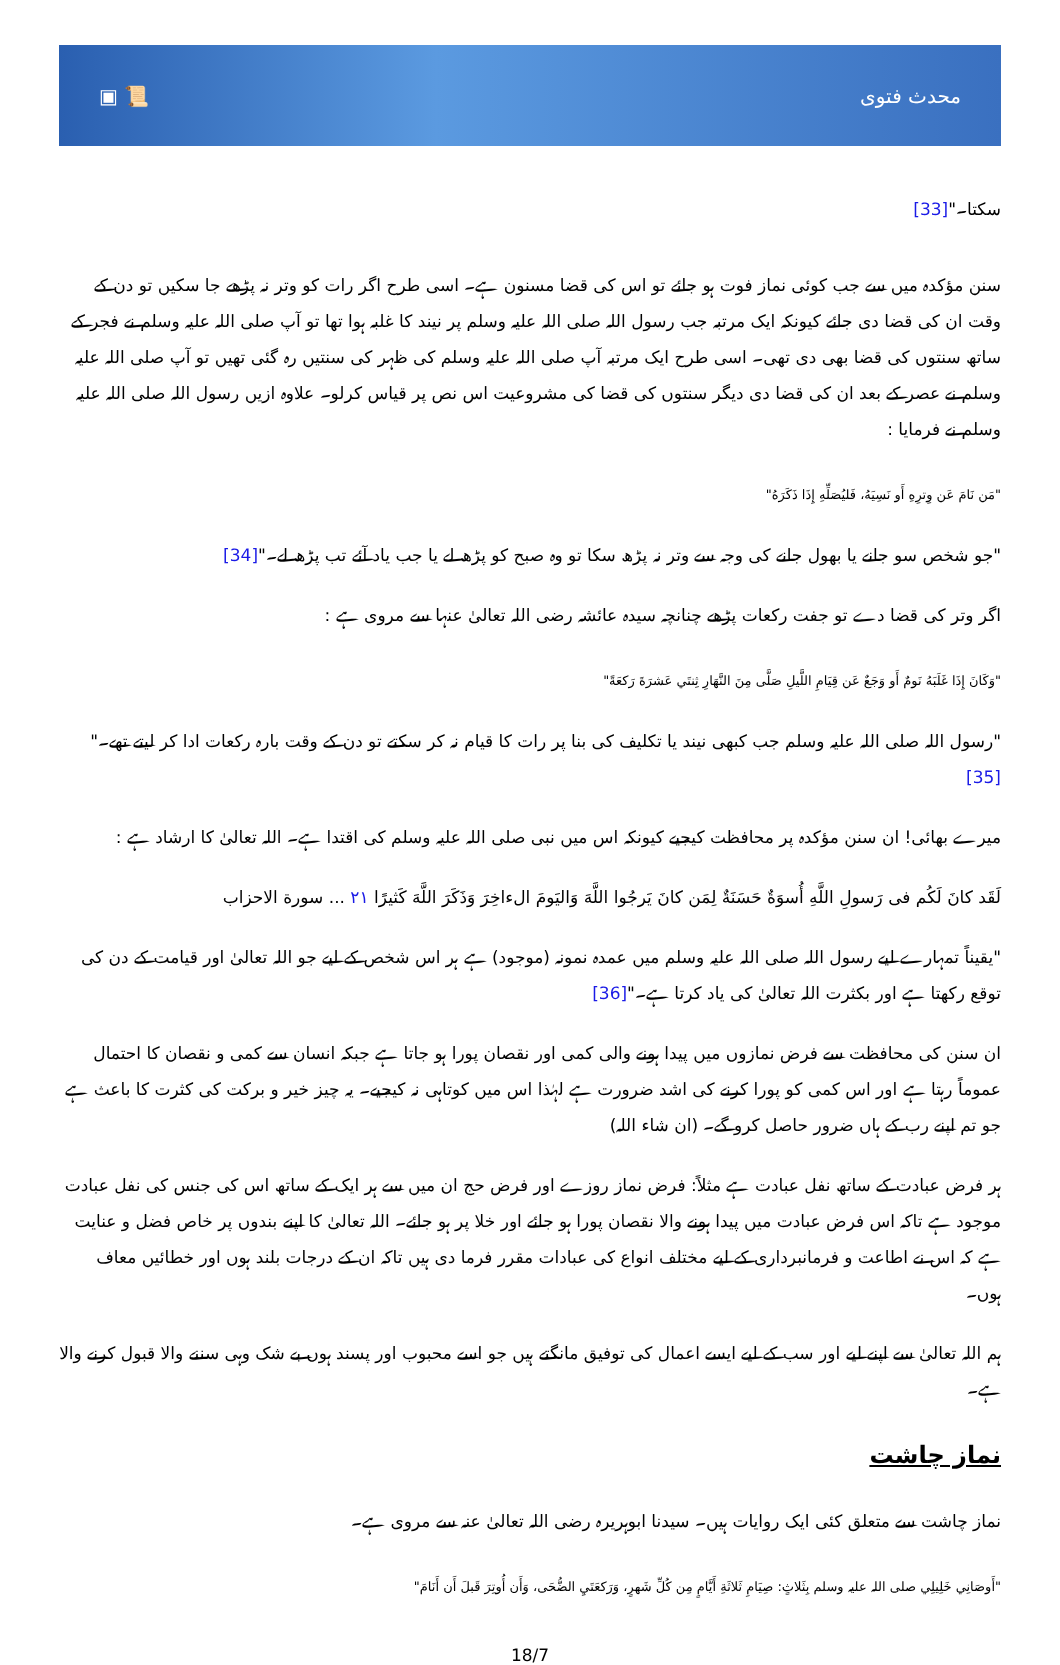▣ 📜 محدث فتوی
سکتا۔"[33]
سنن مؤکدہ میں سے جب کوئی نماز فوت ہو جائے تو اس کی قضا مسنون ہے۔ اسی طرح اگر رات کو وتر نہ پڑھے جا سکیں تو دن کے وقت ان کی قضا دی جائے کیونکہ ایک مرتبہ جب رسول اللہ صلی اللہ علیہ وسلم پر نیند کا غلبہ ہوا تھا تو آپ صلی اللہ علیہ وسلم نے فجر کے ساتھ سنتوں کی قضا بھی دی تھی۔ اسی طرح ایک مرتبہ آپ صلی اللہ علیہ وسلم کی ظہر کی سنتیں رہ گئی تھیں تو آپ صلی اللہ علیہ وسلم نے عصر کے بعد ان کی قضا دی دیگر سنتوں کی قضا کی مشروعیت اس نص پر قیاس کرلو۔ علاوہ ازیں رسول اللہ صلی اللہ علیہ وسلم نے فرمایا :
"مَن نَامَ عَن وِترِهِ أَو نَسِيَهُ، فَليُصَلِّهِ إِذَا ذَكَرَهُ"
"جو شخص سو جانے یا بھول جانے کی وجہ سے وتر نہ پڑھ سکا تو وہ صبح کو پڑھ لے یا جب یاد آئے تب پڑھ لے۔"[34]
اگر وتر کی قضا دے تو جفت رکعات پڑھے چنانچہ سیدہ عائشہ رضی اللہ تعالیٰ عنہا سے مروی ہے :
"وَكَانَ إِذَا غَلَبَهُ نَومٌ أَو وَجَعٌ عَن قِيَامِ اللَّيلِ صَلَّى مِنَ النَّهَارِ ثِنتَي عَشرَةَ رَكعَةً"
"رسول اللہ صلی اللہ علیہ وسلم جب کبھی نیند یا تکلیف کی بنا پر رات کا قیام نہ کر سکتے تو دن کے وقت بارہ رکعات ادا کر لیتے تھے۔"[35]
میرے بھائی! ان سنن مؤکدہ پر محافظت کیجیے کیونکہ اس میں نبی صلی اللہ علیہ وسلم کی اقتدا ہے۔ اللہ تعالیٰ کا ارشاد ہے :
لَقَد كانَ لَكُم فى رَسولِ اللَّهِ أُسوَةٌ حَسَنَةٌ لِمَن كانَ يَرجُوا اللَّهَ وَاليَومَ الءاخِرَ وَذَكَرَ اللَّهَ كَثيرًا ٢١ ... سورة الاحزاب
"یقیناً تمہارے لیے رسول اللہ صلی اللہ علیہ وسلم میں عمدہ نمونہ (موجود) ہے ہر اس شخص کے لیے جو اللہ تعالیٰ اور قیامت کے دن کی توقع رکھتا ہے اور بکثرت اللہ تعالیٰ کی یاد کرتا ہے۔"[36]
ان سنن کی محافظت سے فرض نمازوں میں پیدا ہونے والی کمی اور نقصان پورا ہو جاتا ہے جبکہ انسان سے کمی و نقصان کا احتمال عموماً رہتا ہے اور اس کمی کو پورا کرنے کی اشد ضرورت ہے لہٰذا اس میں کوتاہی نہ کیجیے۔ یہ چیز خیر و برکت کی کثرت کا باعث ہے جو تم اپنے رب کے ہاں ضرور حاصل کرو گے۔ (ان شاء اللہ)
ہر فرض عبادت کے ساتھ نفل عبادت ہے مثلاً: فرض نماز روزے اور فرض حج ان میں سے ہر ایک کے ساتھ اس کی جنس کی نفل عبادت موجود ہے تاکہ اس فرض عبادت میں پیدا ہونے والا نقصان پورا ہو جائے اور خلا پر ہو جائے۔ اللہ تعالیٰ کا اپنے بندوں پر خاص فضل و عنایت ہے کہ اس نے اطاعت و فرمانبرداری کے لیے مختلف انواع کی عبادات مقرر فرما دی ہیں تاکہ ان کے درجات بلند ہوں اور خطائیں معاف ہوں۔
ہم اللہ تعالیٰ سے اپنے لیے اور سب کے لیے ایسے اعمال کی توفیق مانگتے ہیں جو اسے محبوب اور پسند ہوں بے شک وہی سننے والا قبول کرنے والا ہے۔
نماز چاشت
نماز چاشت سے متعلق کئی ایک روایات ہیں۔ سیدنا ابوہریرہ رضی اللہ تعالیٰ عنہ سے مروی ہے۔
"أَوصَانِي خَلِيلِي صلی اللہ علیہ وسلم بِثَلاثٍ: صِيَامِ ثَلاثَةِ أَيَّامٍ مِن كُلِّ شَهرٍ، وَرَكعَتَيِ الضُّحَى، وَأَن أُوتِرَ قَبلَ أَن أَنَامَ"
18/7